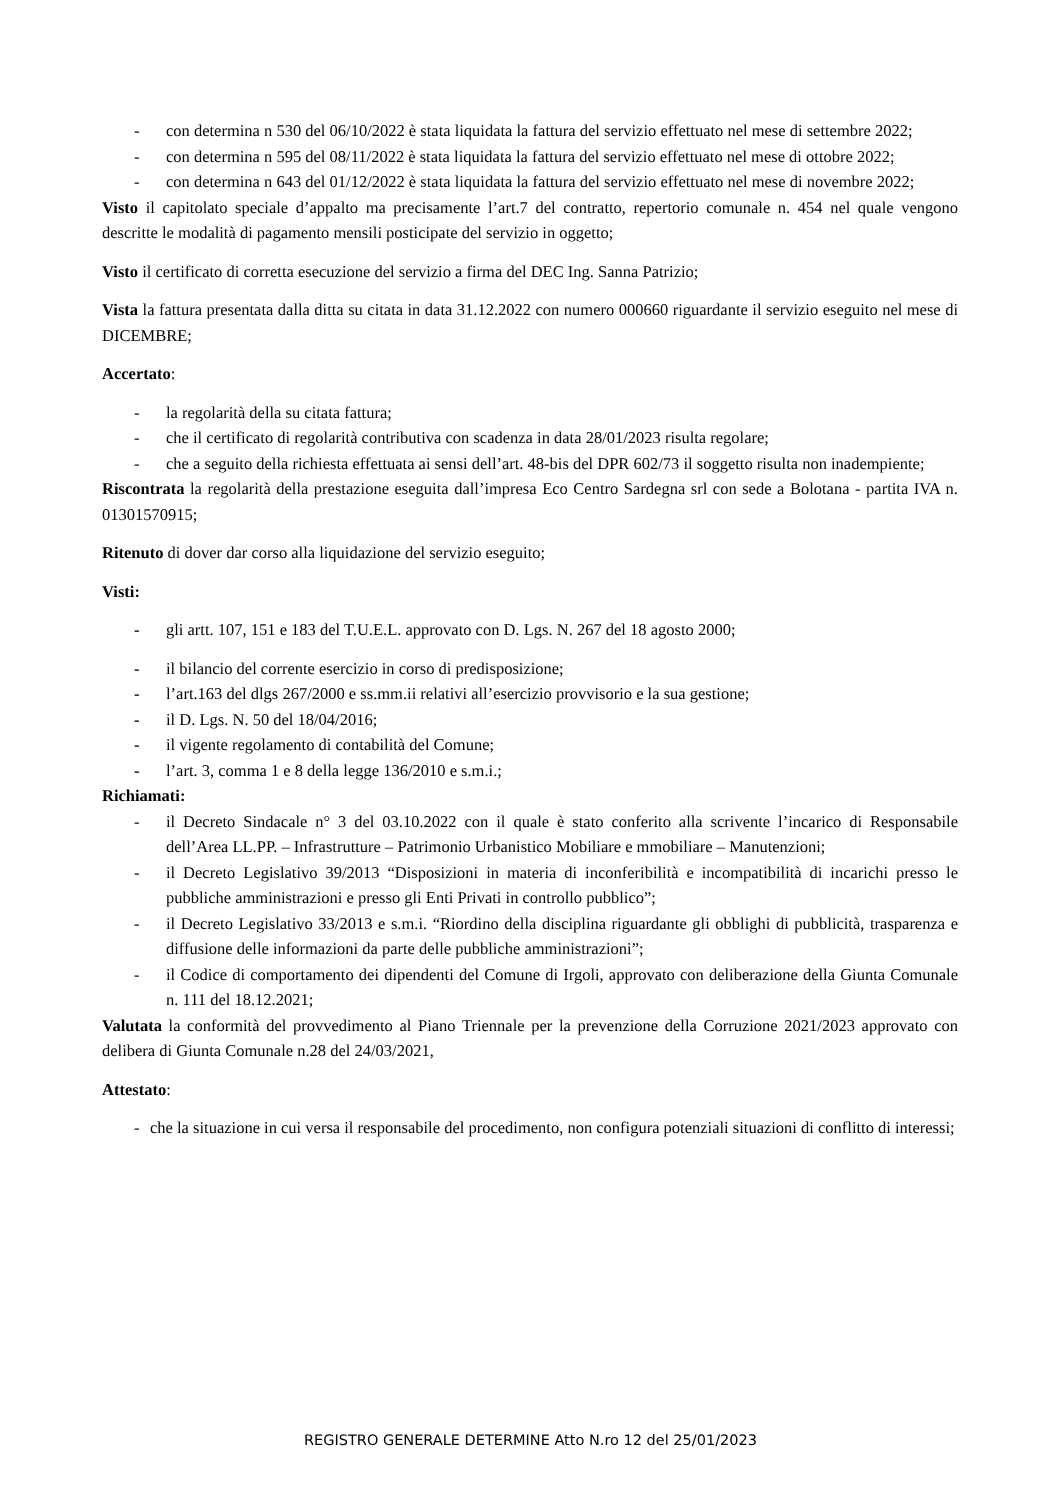- con determina n 530 del 06/10/2022 è stata liquidata la fattura del servizio effettuato nel mese di settembre 2022;
- con determina n 595 del 08/11/2022 è stata liquidata la fattura del servizio effettuato nel mese di ottobre 2022;
- con determina n 643 del 01/12/2022 è stata liquidata la fattura del servizio effettuato nel mese di novembre 2022;
Visto il capitolato speciale d’appalto ma precisamente l’art.7 del contratto, repertorio comunale n. 454 nel quale vengono descritte le modalità di pagamento mensili posticipate del servizio in oggetto;
Visto il certificato di corretta esecuzione del servizio a firma del DEC Ing. Sanna Patrizio;
Vista la fattura presentata dalla ditta su citata in data 31.12.2022 con numero 000660 riguardante il servizio eseguito nel mese di DICEMBRE;
Accertato:
- la regolarità della su citata fattura;
- che il certificato di regolarità contributiva con scadenza in data 28/01/2023 risulta regolare;
- che a seguito della richiesta effettuata ai sensi dell’art. 48-bis del DPR 602/73 il soggetto risulta non inadempiente;
Riscontrata la regolarità della prestazione eseguita dall’impresa Eco Centro Sardegna srl con sede a Bolotana - partita IVA n. 01301570915;
Ritenuto di dover dar corso alla liquidazione del servizio eseguito;
Visti:
- gli artt. 107, 151 e 183 del T.U.E.L. approvato con D. Lgs. N. 267 del 18 agosto 2000;
- il bilancio del corrente esercizio in corso di predisposizione;
- l’art.163 del dlgs 267/2000 e ss.mm.ii relativi all’esercizio provvisorio e la sua gestione;
- il D. Lgs. N. 50 del 18/04/2016;
- il vigente regolamento di contabilità del Comune;
- l’art. 3, comma 1 e 8 della legge 136/2010 e s.m.i.;
Richiamati:
- il Decreto Sindacale n° 3 del 03.10.2022 con il quale è stato conferito alla scrivente l’incarico di Responsabile dell’Area LL.PP. – Infrastrutture – Patrimonio Urbanistico Mobiliare e mmobiliare – Manutenzioni;
- il Decreto Legislativo 39/2013 “Disposizioni in materia di inconferibilità e incompatibilità di incarichi presso le pubbliche amministrazioni e presso gli Enti Privati in controllo pubblico”;
- il Decreto Legislativo 33/2013 e s.m.i. “Riordino della disciplina riguardante gli obblighi di pubblicità, trasparenza e diffusione delle informazioni da parte delle pubbliche amministrazioni”;
- il Codice di comportamento dei dipendenti del Comune di Irgoli, approvato con deliberazione della Giunta Comunale n. 111 del 18.12.2021;
Valutata la conformità del provvedimento al Piano Triennale per la prevenzione della Corruzione 2021/2023 approvato con delibera di Giunta Comunale n.28 del 24/03/2021,
Attestato:
- che la situazione in cui versa il responsabile del procedimento, non configura potenziali situazioni di conflitto di interessi;
REGISTRO GENERALE DETERMINE Atto N.ro 12 del 25/01/2023